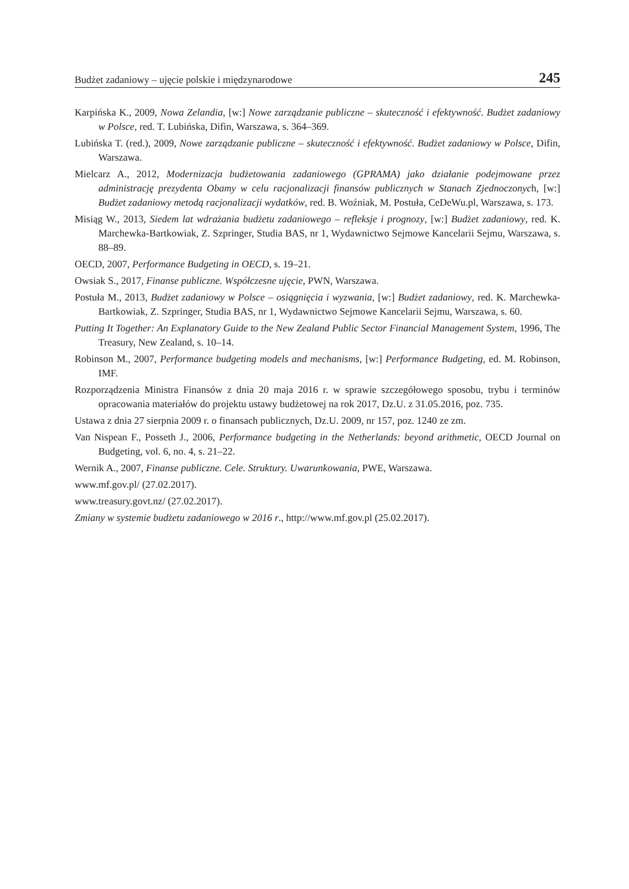Budżet zadaniowy – ujęcie polskie i międzynarodowe 245
Karpińska K., 2009, Nowa Zelandia, [w:] Nowe zarządzanie publiczne – skuteczność i efektywność. Budżet zadaniowy w Polsce, red. T. Lubińska, Difin, Warszawa, s. 364–369.
Lubińska T. (red.), 2009, Nowe zarządzanie publiczne – skuteczność i efektywność. Budżet zadaniowy w Polsce, Difin, Warszawa.
Mielcarz A., 2012, Modernizacja budżetowania zadaniowego (GPRAMA) jako działanie podejmowane przez administrację prezydenta Obamy w celu racjonalizacji finansów publicznych w Stanach Zjednoczonych, [w:] Budżet zadaniowy metodą racjonalizacji wydatków, red. B. Woźniak, M. Postuła, CeDeWu.pl, Warszawa, s. 173.
Misiąg W., 2013, Siedem lat wdrażania budżetu zadaniowego – refleksje i prognozy, [w:] Budżet zadaniowy, red. K. Marchewka-Bartkowiak, Z. Szpringer, Studia BAS, nr 1, Wydawnictwo Sejmowe Kancelarii Sejmu, Warszawa, s. 88–89.
OECD, 2007, Performance Budgeting in OECD, s. 19–21.
Owsiak S., 2017, Finanse publiczne. Współczesne ujęcie, PWN, Warszawa.
Postuła M., 2013, Budżet zadaniowy w Polsce – osiągnięcia i wyzwania, [w:] Budżet zadaniowy, red. K. Marchewka-Bartkowiak, Z. Szpringer, Studia BAS, nr 1, Wydawnictwo Sejmowe Kancelarii Sejmu, Warszawa, s. 60.
Putting It Together: An Explanatory Guide to the New Zealand Public Sector Financial Management System, 1996, The Treasury, New Zealand, s. 10–14.
Robinson M., 2007, Performance budgeting models and mechanisms, [w:] Performance Budgeting, ed. M. Robinson, IMF.
Rozporządzenia Ministra Finansów z dnia 20 maja 2016 r. w sprawie szczegółowego sposobu, trybu i terminów opracowania materiałów do projektu ustawy budżetowej na rok 2017, Dz.U. z 31.05.2016, poz. 735.
Ustawa z dnia 27 sierpnia 2009 r. o finansach publicznych, Dz.U. 2009, nr 157, poz. 1240 ze zm.
Van Nispean F., Posseth J., 2006, Performance budgeting in the Netherlands: beyond arithmetic, OECD Journal on Budgeting, vol. 6, no. 4, s. 21–22.
Wernik A., 2007, Finanse publiczne. Cele. Struktury. Uwarunkowania, PWE, Warszawa.
www.mf.gov.pl/ (27.02.2017).
www.treasury.govt.nz/ (27.02.2017).
Zmiany w systemie budżetu zadaniowego w 2016 r., http://www.mf.gov.pl (25.02.2017).